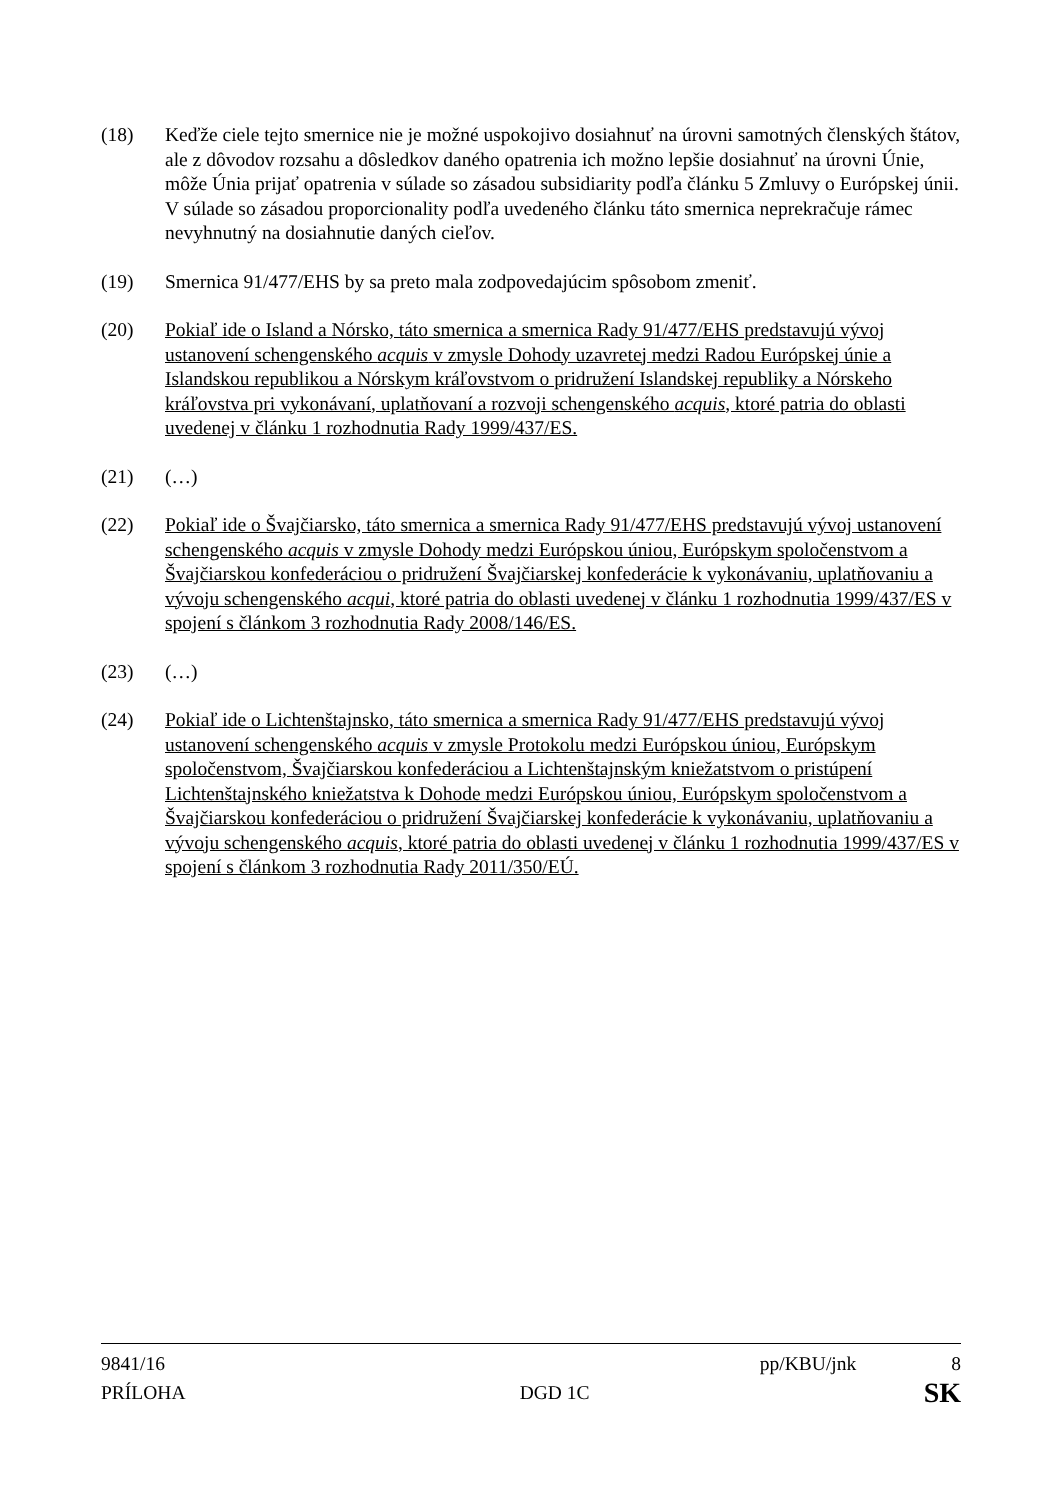(18) Keďže ciele tejto smernice nie je možné uspokojivo dosiahnuť na úrovni samotných členských štátov, ale z dôvodov rozsahu a dôsledkov daného opatrenia ich možno lepšie dosiahnuť na úrovni Únie, môže Únia prijať opatrenia v súlade so zásadou subsidiarity podľa článku 5 Zmluvy o Európskej únii. V súlade so zásadou proporcionality podľa uvedeného článku táto smernica neprekračuje rámec nevyhnutný na dosiahnutie daných cieľov.
(19) Smernica 91/477/EHS by sa preto mala zodpovedajúcim spôsobom zmeniť.
(20) Pokiaľ ide o Island a Nórsko, táto smernica a smernica Rady 91/477/EHS predstavujú vývoj ustanovení schengenského acquis v zmysle Dohody uzavretej medzi Radou Európskej únie a Islandskou republikou a Nórskym kráľovstvom o pridružení Islandskej republiky a Nórskeho kráľovstva pri vykonávaní, uplatňovaní a rozvoji schengenského acquis, ktoré patria do oblasti uvedenej v článku 1 rozhodnutia Rady 1999/437/ES.
(21) (…)
(22) Pokiaľ ide o Švajčiarsko, táto smernica a smernica Rady 91/477/EHS predstavujú vývoj ustanovení schengenského acquis v zmysle Dohody medzi Európskou úniou, Európskym spoločenstvom a Švajčiarskou konfederáciou o pridružení Švajčiarskej konfederácie k vykonávaniu, uplatňovaniu a vývoju schengenského acqui, ktoré patria do oblasti uvedenej v článku 1 rozhodnutia 1999/437/ES v spojení s článkom 3 rozhodnutia Rady 2008/146/ES.
(23) (…)
(24) Pokiaľ ide o Lichtenštajnsko, táto smernica a smernica Rady 91/477/EHS predstavujú vývoj ustanovení schengenského acquis v zmysle Protokolu medzi Európskou úniou, Európskym spoločenstvom, Švajčiarskou konfederáciou a Lichtenštajnským kniežatstvom o pristúpení Lichtenštajnského kniežatstva k Dohode medzi Európskou úniou, Európskym spoločenstvom a Švajčiarskou konfederáciou o pridružení Švajčiarskej konfederácie k vykonávaniu, uplatňovaniu a vývoju schengenského acquis, ktoré patria do oblasti uvedenej v článku 1 rozhodnutia 1999/437/ES v spojení s článkom 3 rozhodnutia Rady 2011/350/EÚ.
9841/16 pp/KBU/jnk 8
PRÍLOHA DGD 1C SK